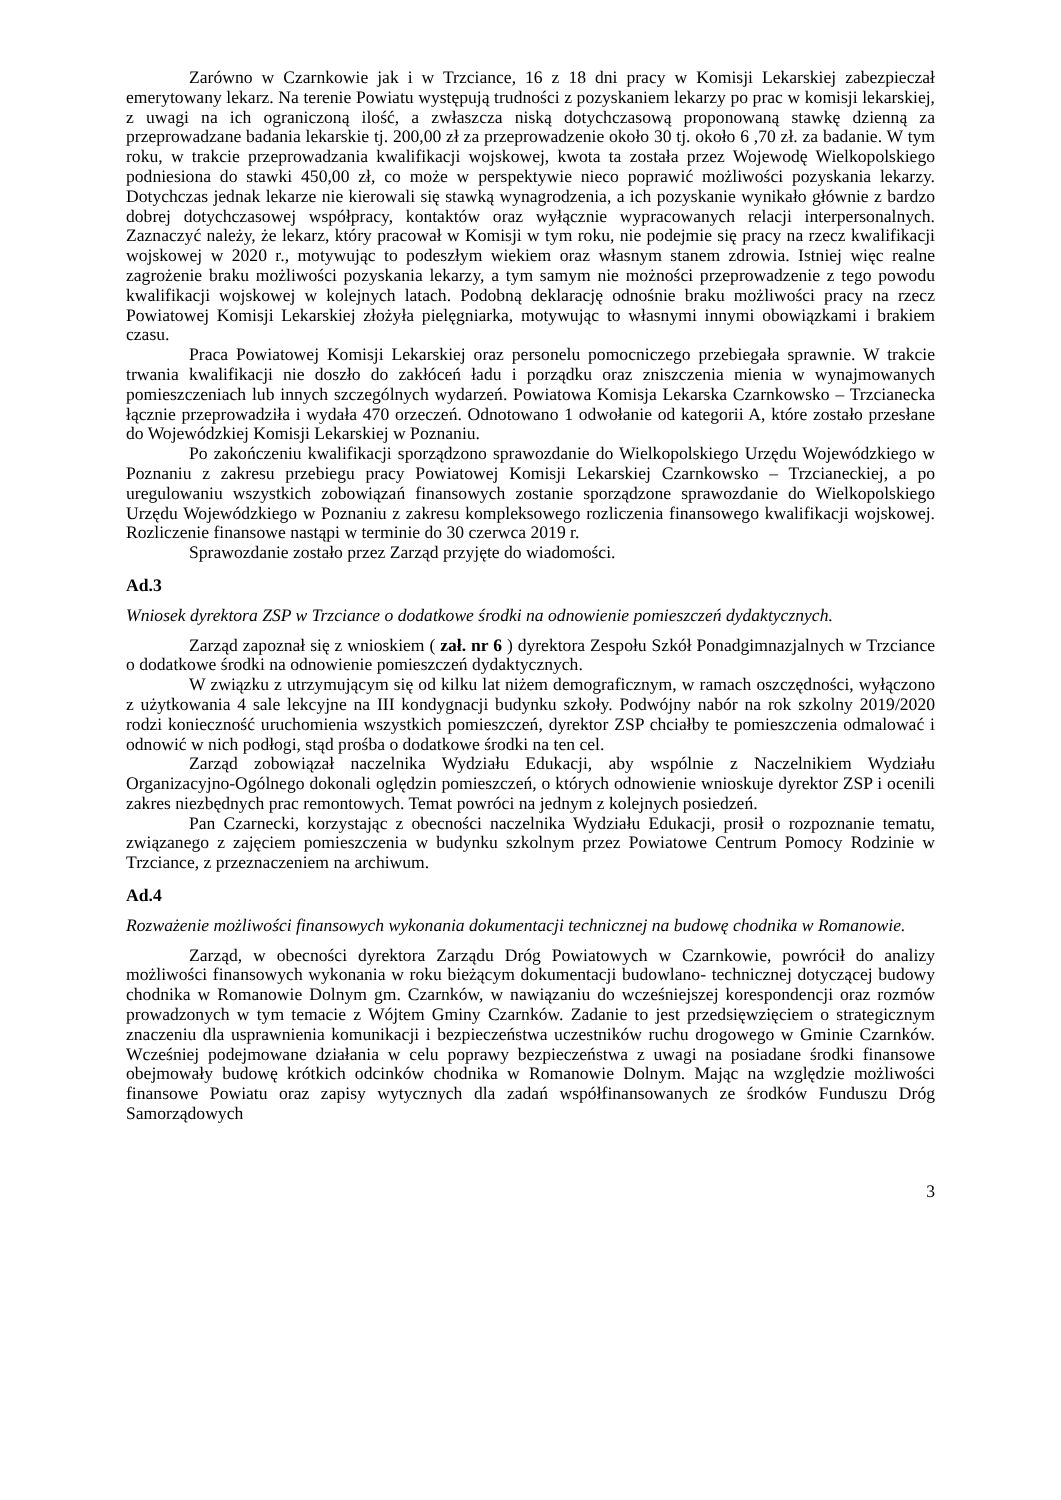Zarówno w Czarnkowie jak i w Trzciance, 16 z 18 dni pracy w Komisji Lekarskiej zabezpieczał emerytowany lekarz. Na terenie Powiatu występują trudności z pozyskaniem lekarzy po prac w komisji lekarskiej, z uwagi na ich ograniczoną ilość, a zwłaszcza niską dotychczasową proponowaną stawkę dzienną za przeprowadzane badania lekarskie tj. 200,00 zł za przeprowadzenie około 30 tj. około 6 ,70 zł. za badanie. W tym roku, w trakcie przeprowadzania kwalifikacji wojskowej, kwota ta została przez Wojewodę Wielkopolskiego podniesiona do stawki 450,00 zł, co może w perspektywie nieco poprawić możliwości pozyskania lekarzy. Dotychczas jednak lekarze nie kierowali się stawką wynagrodzenia, a ich pozyskanie wynikało głównie z bardzo dobrej dotychczasowej współpracy, kontaktów oraz wyłącznie wypracowanych relacji interpersonalnych. Zaznaczyć należy, że lekarz, który pracował w Komisji w tym roku, nie podejmie się pracy na rzecz kwalifikacji wojskowej w 2020 r., motywując to podeszłym wiekiem oraz własnym stanem zdrowia. Istniej więc realne zagrożenie braku możliwości pozyskania lekarzy, a tym samym nie możności przeprowadzenie z tego powodu kwalifikacji wojskowej w kolejnych latach. Podobną deklarację odnośnie braku możliwości pracy na rzecz Powiatowej Komisji Lekarskiej złożyła pielęgniarka, motywując to własnymi innymi obowiązkami i brakiem czasu.
Praca Powiatowej Komisji Lekarskiej oraz personelu pomocniczego przebiegała sprawnie. W trakcie trwania kwalifikacji nie doszło do zakłóceń ładu i porządku oraz zniszczenia mienia w wynajmowanych pomieszczeniach lub innych szczególnych wydarzeń. Powiatowa Komisja Lekarska Czarnkowsko – Trzcianecka łącznie przeprowadziła i wydała 470 orzeczeń. Odnotowano 1 odwołanie od kategorii A, które zostało przesłane do Wojewódzkiej Komisji Lekarskiej w Poznaniu.
Po zakończeniu kwalifikacji sporządzono sprawozdanie do Wielkopolskiego Urzędu Wojewódzkiego w Poznaniu z zakresu przebiegu pracy Powiatowej Komisji Lekarskiej Czarnkowsko – Trzcianeckiej, a po uregulowaniu wszystkich zobowiązań finansowych zostanie sporządzone sprawozdanie do Wielkopolskiego Urzędu Wojewódzkiego w Poznaniu z zakresu kompleksowego rozliczenia finansowego kwalifikacji wojskowej. Rozliczenie finansowe nastąpi w terminie do 30 czerwca 2019 r.
Sprawozdanie zostało przez Zarząd przyjęte do wiadomości.
Ad.3
Wniosek dyrektora ZSP w Trzciance o dodatkowe środki na odnowienie pomieszczeń dydaktycznych.
Zarząd zapoznał się z wnioskiem ( zał. nr 6 ) dyrektora Zespołu Szkół Ponadgimnazjalnych w Trzciance o dodatkowe środki na odnowienie pomieszczeń dydaktycznych.
W związku z utrzymującym się od kilku lat niżem demograficznym, w ramach oszczędności, wyłączono z użytkowania 4 sale lekcyjne na III kondygnacji budynku szkoły. Podwójny nabór na rok szkolny 2019/2020 rodzi konieczność uruchomienia wszystkich pomieszczeń, dyrektor ZSP chciałby te pomieszczenia odmalować i odnowić w nich podłogi, stąd prośba o dodatkowe środki na ten cel.
Zarząd zobowiązał naczelnika Wydziału Edukacji, aby wspólnie z Naczelnikiem Wydziału Organizacyjno-Ogólnego dokonali oględzin pomieszczeń, o których odnowienie wnioskuje dyrektor ZSP i ocenili zakres niezbędnych prac remontowych. Temat powróci na jednym z kolejnych posiedzeń.
Pan Czarnecki, korzystając z obecności naczelnika Wydziału Edukacji, prosił o rozpoznanie tematu, związanego z zajęciem pomieszczenia w budynku szkolnym przez Powiatowe Centrum Pomocy Rodzinie w Trzciance, z przeznaczeniem na archiwum.
Ad.4
Rozważenie możliwości finansowych wykonania dokumentacji technicznej na budowę chodnika w Romanowie.
Zarząd, w obecności dyrektora Zarządu Dróg Powiatowych w Czarnkowie, powrócił do analizy możliwości finansowych wykonania w roku bieżącym dokumentacji budowlano- technicznej dotyczącej budowy chodnika w Romanowie Dolnym gm. Czarnków, w nawiązaniu do wcześniejszej korespondencji oraz rozmów prowadzonych w tym temacie z Wójtem Gminy Czarnków. Zadanie to jest przedsięwzięciem o strategicznym znaczeniu dla usprawnienia komunikacji i bezpieczeństwa uczestników ruchu drogowego w Gminie Czarnków. Wcześniej podejmowane działania w celu poprawy bezpieczeństwa z uwagi na posiadane środki finansowe obejmowały budowę krótkich odcinków chodnika w Romanowie Dolnym. Mając na względzie możliwości finansowe Powiatu oraz zapisy wytycznych dla zadań współfinansowanych ze środków Funduszu Dróg Samorządowych
3